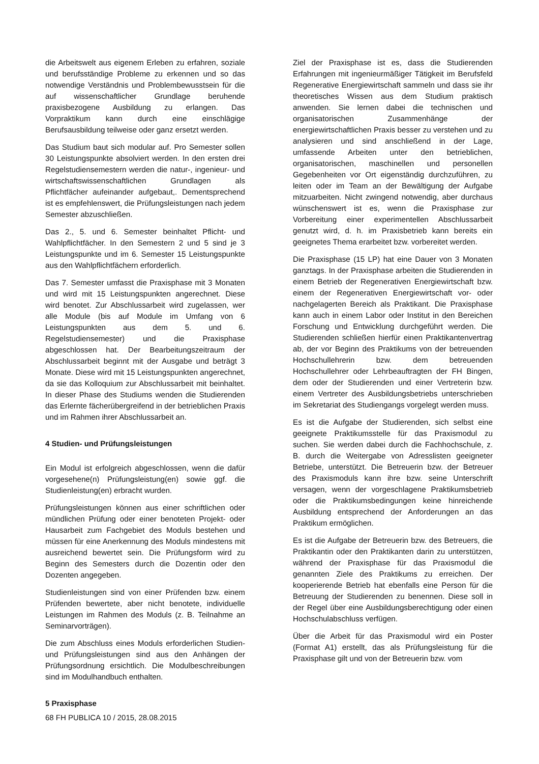die Arbeitswelt aus eigenem Erleben zu erfahren, soziale und berufsständige Probleme zu erkennen und so das notwendige Verständnis und Problembewusstsein für die auf wissenschaftlicher Grundlage beruhende praxisbezogene Ausbildung zu erlangen. Das Vorpraktikum kann durch eine einschlägige Berufsausbildung teilweise oder ganz ersetzt werden.
Das Studium baut sich modular auf. Pro Semester sollen 30 Leistungspunkte absolviert werden. In den ersten drei Regelstudiensemestern werden die natur-, ingenieur- und wirtschaftswissenschaftlichen Grundlagen als Pflichtfächer aufeinander aufgebaut,. Dementsprechend ist es empfehlenswert, die Prüfungsleistungen nach jedem Semester abzuschließen.
Das 2., 5. und 6. Semester beinhaltet Pflicht- und Wahlpflichtfächer. In den Semestern 2 und 5 sind je 3 Leistungspunkte und im 6. Semester 15 Leistungspunkte aus den Wahlpflichtfächern erforderlich.
Das 7. Semester umfasst die Praxisphase mit 3 Monaten und wird mit 15 Leistungspunkten angerechnet. Diese wird benotet. Zur Abschlussarbeit wird zugelassen, wer alle Module (bis auf Module im Umfang von 6 Leistungspunkten aus dem 5. und 6. Regelstudiensemester) und die Praxisphase abgeschlossen hat. Der Bearbeitungszeitraum der Abschlussarbeit beginnt mit der Ausgabe und beträgt 3 Monate. Diese wird mit 15 Leistungspunkten angerechnet, da sie das Kolloquium zur Abschlussarbeit mit beinhaltet. In dieser Phase des Studiums wenden die Studierenden das Erlernte fächerübergreifend in der betrieblichen Praxis und im Rahmen ihrer Abschlussarbeit an.
4 Studien- und Prüfungsleistungen
Ein Modul ist erfolgreich abgeschlossen, wenn die dafür vorgesehene(n) Prüfungsleistung(en) sowie ggf. die Studienleistung(en) erbracht wurden.
Prüfungsleistungen können aus einer schriftlichen oder mündlichen Prüfung oder einer benoteten Projekt- oder Hausarbeit zum Fachgebiet des Moduls bestehen und müssen für eine Anerkennung des Moduls mindestens mit ausreichend bewertet sein. Die Prüfungsform wird zu Beginn des Semesters durch die Dozentin oder den Dozenten angegeben.
Studienleistungen sind von einer Prüfenden bzw. einem Prüfenden bewertete, aber nicht benotete, individuelle Leistungen im Rahmen des Moduls (z. B. Teilnahme an Seminarvorträgen).
Die zum Abschluss eines Moduls erforderlichen Studien- und Prüfungsleistungen sind aus den Anhängen der Prüfungsordnung ersichtlich. Die Modulbeschreibungen sind im Modulhandbuch enthalten.
5 Praxisphase
Ziel der Praxisphase ist es, dass die Studierenden Erfahrungen mit ingenieurmäßiger Tätigkeit im Berufsfeld Regenerative Energiewirtschaft sammeln und dass sie ihr theoretisches Wissen aus dem Studium praktisch anwenden. Sie lernen dabei die technischen und organisatorischen Zusammenhänge der energiewirtschaftlichen Praxis besser zu verstehen und zu analysieren und sind anschließend in der Lage, umfassende Arbeiten unter den betrieblichen, organisatorischen, maschinellen und personellen Gegebenheiten vor Ort eigenständig durchzuführen, zu leiten oder im Team an der Bewältigung der Aufgabe mitzuarbeiten. Nicht zwingend notwendig, aber durchaus wünschenswert ist es, wenn die Praxisphase zur Vorbereitung einer experimentellen Abschlussarbeit genutzt wird, d. h. im Praxisbetrieb kann bereits ein geeignetes Thema erarbeitet bzw. vorbereitet werden.
Die Praxisphase (15 LP) hat eine Dauer von 3 Monaten ganztags. In der Praxisphase arbeiten die Studierenden in einem Betrieb der Regenerativen Energiewirtschaft bzw. einem der Regenerativen Energiewirtschaft vor- oder nachgelagerten Bereich als Praktikant. Die Praxisphase kann auch in einem Labor oder Institut in den Bereichen Forschung und Entwicklung durchgeführt werden. Die Studierenden schließen hierfür einen Praktikantenvertrag ab, der vor Beginn des Praktikums von der betreuenden Hochschullehrerin bzw. dem betreuenden Hochschullehrer oder Lehrbeauftragten der FH Bingen, dem oder der Studierenden und einer Vertreterin bzw. einem Vertreter des Ausbildungsbetriebs unterschrieben im Sekretariat des Studiengangs vorgelegt werden muss.
Es ist die Aufgabe der Studierenden, sich selbst eine geeignete Praktikumsstelle für das Praxismodul zu suchen. Sie werden dabei durch die Fachhochschule, z. B. durch die Weitergabe von Adresslisten geeigneter Betriebe, unterstützt. Die Betreuerin bzw. der Betreuer des Praxismoduls kann ihre bzw. seine Unterschrift versagen, wenn der vorgeschlagene Praktikumsbetrieb oder die Praktikumsbedingungen keine hinreichende Ausbildung entsprechend der Anforderungen an das Praktikum ermöglichen.
Es ist die Aufgabe der Betreuerin bzw. des Betreuers, die Praktikantin oder den Praktikanten darin zu unterstützen, während der Praxisphase für das Praxismodul die genannten Ziele des Praktikums zu erreichen. Der kooperierende Betrieb hat ebenfalls eine Person für die Betreuung der Studierenden zu benennen. Diese soll in der Regel über eine Ausbildungsberechtigung oder einen Hochschulabschluss verfügen.
Über die Arbeit für das Praxismodul wird ein Poster (Format A1) erstellt, das als Prüfungsleistung für die Praxisphase gilt und von der Betreuerin bzw. vom
68 FH PUBLICA 10 / 2015, 28.08.2015